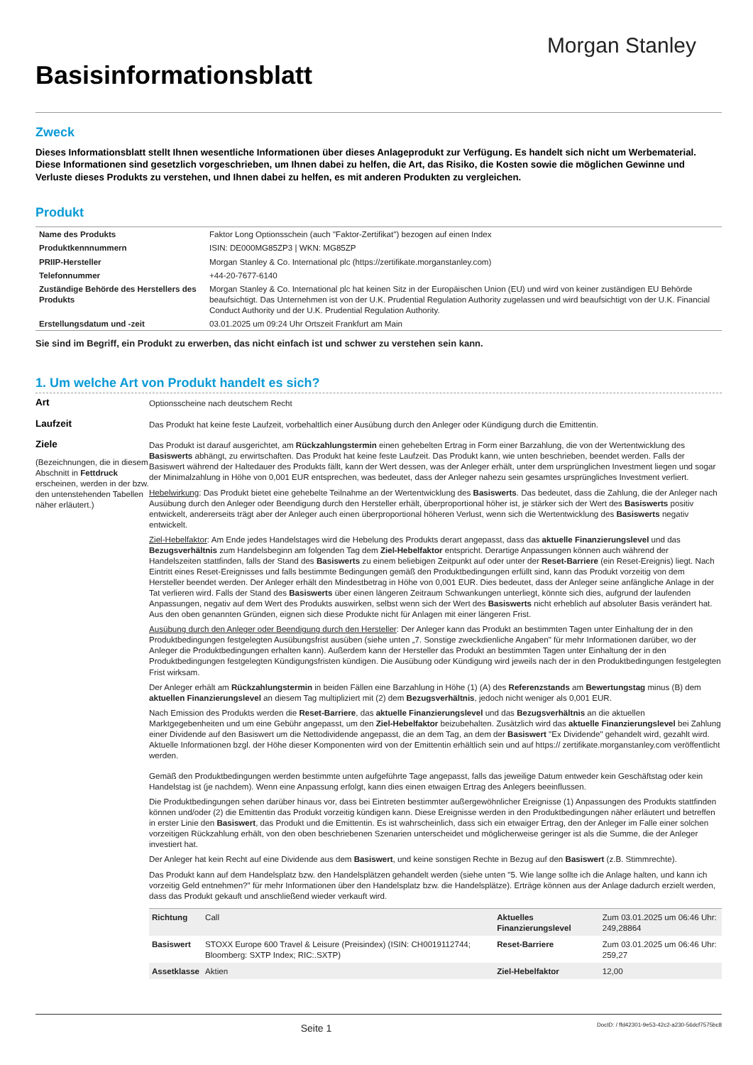Morgan Stanley
Basisinformationsblatt
Zweck
Dieses Informationsblatt stellt Ihnen wesentliche Informationen über dieses Anlageprodukt zur Verfügung. Es handelt sich nicht um Werbematerial. Diese Informationen sind gesetzlich vorgeschrieben, um Ihnen dabei zu helfen, die Art, das Risiko, die Kosten sowie die möglichen Gewinne und Verluste dieses Produkts zu verstehen, und Ihnen dabei zu helfen, es mit anderen Produkten zu vergleichen.
Produkt
| Name des Produkts | Faktor Long Optionsschein (auch "Faktor-Zertifikat") bezogen auf einen Index |
| Produktkennnummern | ISIN: DE000MG85ZP3 / WKN: MG85ZP |
| PRIIP-Hersteller | Morgan Stanley & Co. International plc (https://zertifikate.morganstanley.com) |
| Telefonnummer | +44-20-7677-6140 |
| Zuständige Behörde des Herstellers des Produkts | Morgan Stanley & Co. International plc hat keinen Sitz in der Europäischen Union (EU) und wird von keiner zuständigen EU Behörde beaufsichtigt. Das Unternehmen ist von der U.K. Prudential Regulation Authority zugelassen und wird beaufsichtigt von der U.K. Financial Conduct Authority und der U.K. Prudential Regulation Authority. |
| Erstellungsdatum und -zeit | 03.01.2025 um 09:24 Uhr Ortszeit Frankfurt am Main |
Sie sind im Begriff, ein Produkt zu erwerben, das nicht einfach ist und schwer zu verstehen sein kann.
1. Um welche Art von Produkt handelt es sich?
Art
Optionsscheine nach deutschem Recht
Laufzeit
Das Produkt hat keine feste Laufzeit, vorbehaltlich einer Ausübung durch den Anleger oder Kündigung durch die Emittentin.
Ziele
(Bezeichnungen, die in diesem Abschnitt in Fettdruck erscheinen, werden in der bzw. den untenstehenden Tabellen näher erläutert.)
Das Produkt ist darauf ausgerichtet, am Rückzahlungstermin einen gehebelten Ertrag in Form einer Barzahlung, die von der Wertentwicklung des Basiswerts abhängt, zu erwirtschaften. Das Produkt hat keine feste Laufzeit. Das Produkt kann, wie unten beschrieben, beendet werden. Falls der Basiswert während der Haltedauer des Produkts fällt, kann der Wert dessen, was der Anleger erhält, unter dem ursprünglichen Investment liegen und sogar der Minimalzahlung in Höhe von 0,001 EUR entsprechen, was bedeutet, dass der Anleger nahezu sein gesamtes ursprüngliches Investment verliert.
Hebelwirkung: Das Produkt bietet eine gehebelte Teilnahme an der Wertentwicklung des Basiswerts. Das bedeutet, dass die Zahlung, die der Anleger nach Ausübung durch den Anleger oder Beendigung durch den Hersteller erhält, überproportional höher ist, je stärker sich der Wert des Basiswerts positiv entwickelt, andererseits trägt aber der Anleger auch einen überproportional höheren Verlust, wenn sich die Wertentwicklung des Basiswerts negativ entwickelt.
Ziel-Hebelfaktor: Am Ende jedes Handelstages wird die Hebelung des Produkts derart angepasst, dass das aktuelle Finanzierungslevel und das Bezugsverhältnis zum Handelsbeginn am folgenden Tag dem Ziel-Hebelfaktor entspricht. Derartige Anpassungen können auch während der Handelszeiten stattfinden, falls der Stand des Basiswerts zu einem beliebigen Zeitpunkt auf oder unter der Reset-Barriere (ein Reset-Ereignis) liegt. Nach Eintritt eines Reset-Ereignisses und falls bestimmte Bedingungen gemäß den Produktbedingungen erfüllt sind, kann das Produkt vorzeitig von dem Hersteller beendet werden. Der Anleger erhält den Mindestbetrag in Höhe von 0,001 EUR. Dies bedeutet, dass der Anleger seine anfängliche Anlage in der Tat verlieren wird. Falls der Stand des Basiswerts über einen längeren Zeitraum Schwankungen unterliegt, könnte sich dies, aufgrund der laufenden Anpassungen, negativ auf dem Wert des Produkts auswirken, selbst wenn sich der Wert des Basiswerts nicht erheblich auf absoluter Basis verändert hat. Aus den oben genannten Gründen, eignen sich diese Produkte nicht für Anlagen mit einer längeren Frist.
Ausübung durch den Anleger oder Beendigung durch den Hersteller: Der Anleger kann das Produkt an bestimmten Tagen unter Einhaltung der in den Produktbedingungen festgelegten Ausübungsfrist ausüben (siehe unten „7. Sonstige zweckdienliche Angaben" für mehr Informationen darüber, wo der Anleger die Produktbedingungen erhalten kann). Außerdem kann der Hersteller das Produkt an bestimmten Tagen unter Einhaltung der in den Produktbedingungen festgelegten Kündigungsfristen kündigen. Die Ausübung oder Kündigung wird jeweils nach der in den Produktbedingungen festgelegten Frist wirksam.
Der Anleger erhält am Rückzahlungstermin in beiden Fällen eine Barzahlung in Höhe (1) (A) des Referenzstands am Bewertungstag minus (B) dem aktuellen Finanzierungslevel an diesem Tag multipliziert mit (2) dem Bezugsverhältnis, jedoch nicht weniger als 0,001 EUR.
Nach Emission des Produkts werden die Reset-Barriere, das aktuelle Finanzierungslevel und das Bezugsverhältnis an die aktuellen Marktgegebenheiten und um eine Gebühr angepasst, um den Ziel-Hebelfaktor beizubehalten. Zusätzlich wird das aktuelle Finanzierungslevel bei Zahlung einer Dividende auf den Basiswert um die Nettodividende angepasst, die an dem Tag, an dem der Basiswert "Ex Dividende" gehandelt wird, gezahlt wird. Aktuelle Informationen bzgl. der Höhe dieser Komponenten wird von der Emittentin erhältlich sein und auf https:// zertifikate.morganstanley.com veröffentlicht werden.
Gemäß den Produktbedingungen werden bestimmte unten aufgeführte Tage angepasst, falls das jeweilige Datum entweder kein Geschäftstag oder kein Handelstag ist (je nachdem). Wenn eine Anpassung erfolgt, kann dies einen etwaigen Ertrag des Anlegers beeinflussen.
Die Produktbedingungen sehen darüber hinaus vor, dass bei Eintreten bestimmter außergewöhnlicher Ereignisse (1) Anpassungen des Produkts stattfinden können und/oder (2) die Emittentin das Produkt vorzeitig kündigen kann. Diese Ereignisse werden in den Produktbedingungen näher erläutert und betreffen in erster Linie den Basiswert, das Produkt und die Emittentin. Es ist wahrscheinlich, dass sich ein etwaiger Ertrag, den der Anleger im Falle einer solchen vorzeitigen Rückzahlung erhält, von den oben beschriebenen Szenarien unterscheidet und möglicherweise geringer ist als die Summe, die der Anleger investiert hat.
Der Anleger hat kein Recht auf eine Dividende aus dem Basiswert, und keine sonstigen Rechte in Bezug auf den Basiswert (z.B. Stimmrechte).
Das Produkt kann auf dem Handelsplatz bzw. den Handelsplätzen gehandelt werden (siehe unten "5. Wie lange sollte ich die Anlage halten, und kann ich vorzeitig Geld entnehmen?" für mehr Informationen über den Handelsplatz bzw. die Handelsplätze). Erträge können aus der Anlage dadurch erzielt werden, dass das Produkt gekauft und anschließend wieder verkauft wird.
| Richtung | Call | Aktuelles Finanzierungslevel | Zum 03.01.2025 um 06:46 Uhr: 249,28864 |
| Basiswert | STOXX Europe 600 Travel & Leisure (Preisindex) (ISIN: CH0019112744; Bloomberg: SXTP Index; RIC:.SXTP) | Reset-Barriere | Zum 03.01.2025 um 06:46 Uhr: 259,27 |
| Assetklasse | Aktien | Ziel-Hebelfaktor | 12,00 |
Seite 1 DocID: / ffd42301-9e53-42c2-a230-56dcf7575bc8